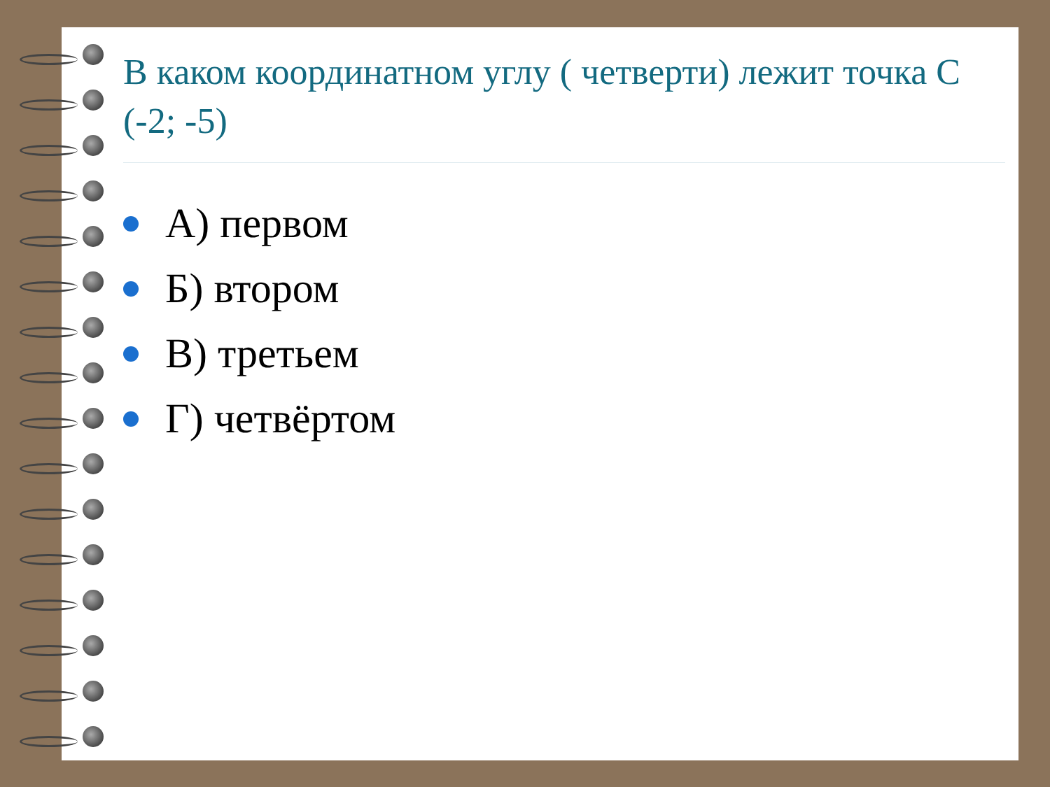В каком координатном углу ( четверти) лежит точка С (-2; -5)
А) первом
Б) втором
В) третьем
Г) четвёртом